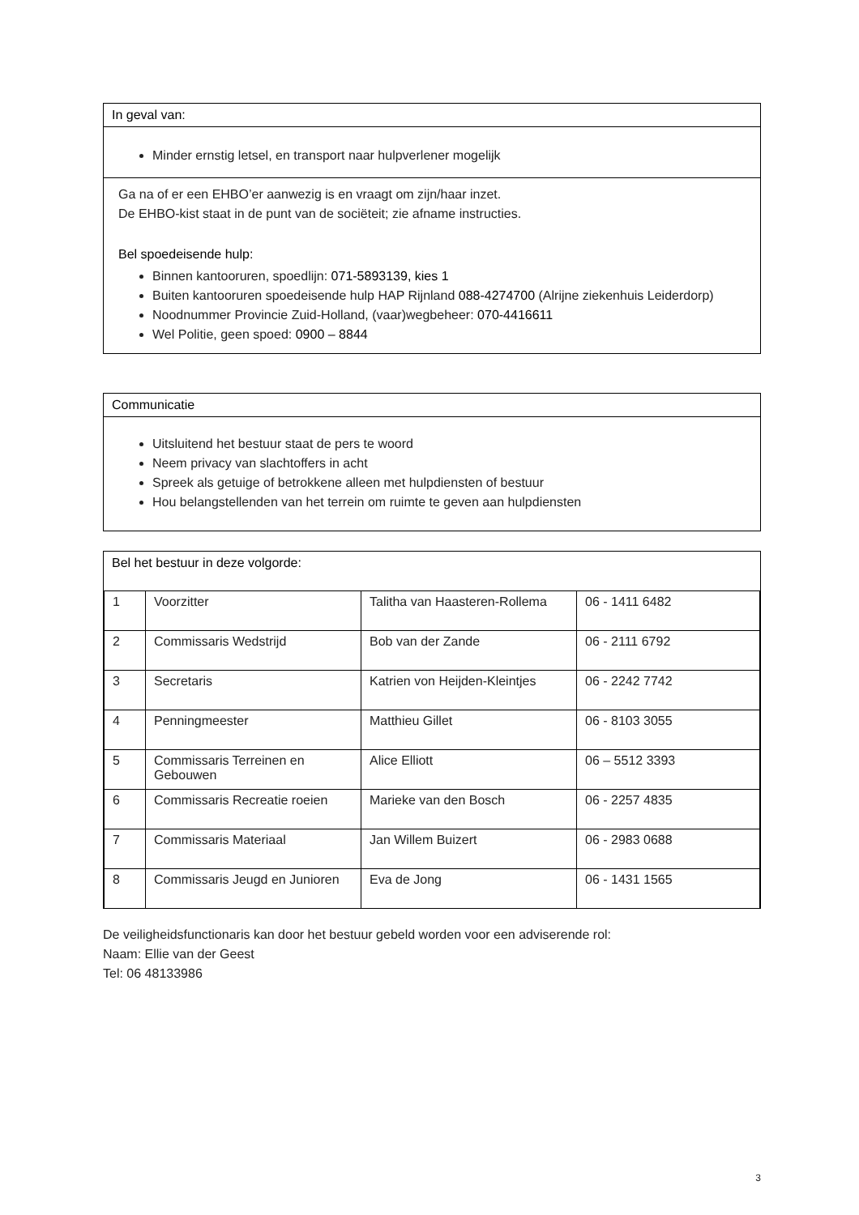In geval van:
Minder ernstig letsel, en transport naar hulpverlener mogelijk
Ga na of er een EHBO’er aanwezig is en vraagt om zijn/haar inzet.
De EHBO-kist staat in de punt van de sociëteit; zie afname instructies.
Bel spoedeisende hulp:
Binnen kantooruren, spoedlijn: 071-5893139, kies 1
Buiten kantooruren spoedeisende hulp HAP Rijnland 088-4274700 (Alrijne ziekenhuis Leiderdorp)
Noodnummer Provincie Zuid-Holland, (vaar)wegbeheer: 070-4416611
Wel Politie, geen spoed: 0900 – 8844
Communicatie
Uitsluitend het bestuur staat de pers te woord
Neem privacy van slachtoffers in acht
Spreek als getuige of betrokkene alleen met hulpdiensten of bestuur
Hou belangstellenden van het terrein om ruimte te geven aan hulpdiensten
Bel het bestuur in deze volgorde:
| 1 | Voorzitter | Talitha van Haasteren-Rollema | 06 - 1411 6482 |
| 2 | Commissaris Wedstrijd | Bob van der Zande | 06 - 2111 6792 |
| 3 | Secretaris | Katrien von Heijden-Kleintjes | 06 - 2242 7742 |
| 4 | Penningmeester | Matthieu Gillet | 06 - 8103 3055 |
| 5 | Commissaris Terreinen en Gebouwen | Alice Elliott | 06 – 5512 3393 |
| 6 | Commissaris Recreatie roeien | Marieke van den Bosch | 06 - 2257 4835 |
| 7 | Commissaris Materiaal | Jan Willem Buizert | 06 - 2983 0688 |
| 8 | Commissaris Jeugd en Junioren | Eva de Jong | 06 - 1431 1565 |
De veiligheidsfunctionaris kan door het bestuur gebeld worden voor een adviserende rol:
Naam: Ellie van der Geest
Tel: 06 48133986
3